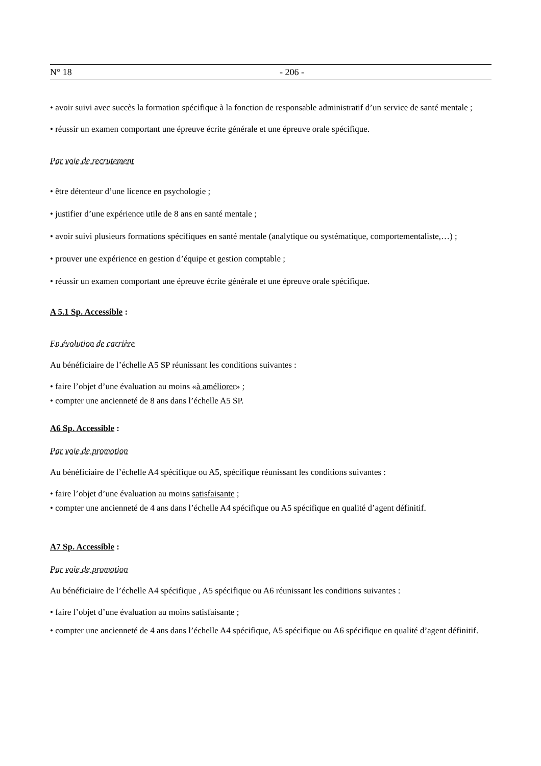N° 18 - 206 -
• avoir suivi avec succès la formation spécifique à la fonction de responsable administratif d’un service de santé mentale ;
• réussir un examen comportant une épreuve écrite générale et une épreuve orale spécifique.
Par voie de recrutement
• être détenteur d’une licence en psychologie ;
• justifier d’une expérience utile de 8 ans en santé mentale ;
• avoir suivi plusieurs formations spécifiques en santé mentale (analytique ou systématique, comportementaliste,…) ;
• prouver une expérience en gestion d’équipe et gestion comptable ;
• réussir un examen comportant une épreuve écrite générale et une épreuve orale spécifique.
A 5.1 Sp. Accessible :
En évolution de carrière
Au bénéficiaire de l’échelle A5 SP réunissant les conditions suivantes :
• faire l’objet d’une évaluation au moins «à améliorer» ;
• compter une ancienneté de 8 ans dans l’échelle A5 SP.
A6 Sp. Accessible :
Par voie de promotion
Au bénéficiaire de l’échelle A4 spécifique ou A5, spécifique réunissant les conditions suivantes :
• faire l’objet d’une évaluation au moins satisfaisante ;
• compter une ancienneté de 4 ans dans l’échelle A4 spécifique ou A5 spécifique en qualité d’agent définitif.
A7 Sp. Accessible :
Par voie de promotion
Au bénéficiaire de l’échelle A4 spécifique , A5 spécifique ou A6 réunissant les conditions suivantes :
• faire l’objet d’une évaluation au moins satisfaisante ;
• compter une ancienneté de 4 ans dans l’échelle A4 spécifique, A5 spécifique ou A6 spécifique en qualité d’agent définitif.